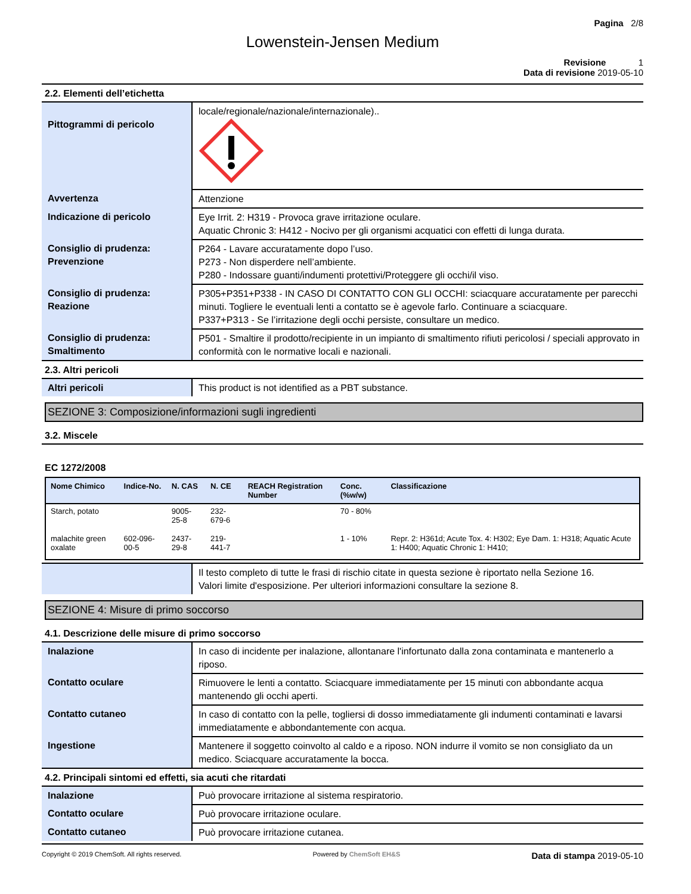Pagina 2/8
Lowenstein-Jensen Medium
Revisione 1
Data di revisione 2019-05-10
2.2. Elementi dell’etichetta
| Pittogrammi di pericolo | locale/regionale/nazionale/internazionale).. |
| Avvertenza | Attenzione |
| Indicazione di pericolo | Eye Irrit. 2: H319 - Provoca grave irritazione oculare. Aquatic Chronic 3: H412 - Nocivo per gli organismi acquatici con effetti di lunga durata. |
| Consiglio di prudenza: Prevenzione | P264 - Lavare accuratamente dopo l’uso. P273 - Non disperdere nell’ambiente. P280 - Indossare guanti/indumenti protettivi/Proteggere gli occhi/il viso. |
| Consiglio di prudenza: Reazione | P305+P351+P338 - IN CASO DI CONTATTO CON GLI OCCHI: sciacquare accuratamente per parecchi minuti. Togliere le eventuali lenti a contatto se è agevole farlo. Continuare a sciacquare. P337+P313 - Se l’irritazione degli occhi persiste, consultare un medico. |
| Consiglio di prudenza: Smaltimento | P501 - Smaltire il prodotto/recipiente in un impianto di smaltimento rifiuti pericolosi / speciali approvato in conformità con le normative locali e nazionali. |
2.3. Altri pericoli
| Altri pericoli | This product is not identified as a PBT substance. |
SEZIONE 3: Composizione/informazioni sugli ingredienti
3.2. Miscele
EC 1272/2008
| Nome Chimico | Indice-No. | N. CAS | N. CE | REACH Registration Number | Conc. (%w/w) | Classificazione |
| --- | --- | --- | --- | --- | --- | --- |
| Starch, potato | | 9005-25-8 | 232-679-6 | | 70 - 80% | |
| malachite green oxalate | 602-096-00-5 | 2437-29-8 | 219-441-7 | | 1 - 10% | Repr. 2: H361d; Acute Tox. 4: H302; Eye Dam. 1: H318; Aquatic Acute 1: H400; Aquatic Chronic 1: H410; |
| | Il testo completo di tutte le frasi di rischio citate in questa sezione è riportato nella Sezione 16. Valori limite d'esposizione. Per ulteriori informazioni consultare la sezione 8. |
SEZIONE 4: Misure di primo soccorso
4.1. Descrizione delle misure di primo soccorso
| Inalazione | In caso di incidente per inalazione, allontanare l'infortunato dalla zona contaminata e mantenerlo a riposo. |
| Contatto oculare | Rimuovere le lenti a contatto. Sciacquare immediatamente per 15 minuti con abbondante acqua mantenendo gli occhi aperti. |
| Contatto cutaneo | In caso di contatto con la pelle, togliersi di dosso immediatamente gli indumenti contaminati e lavarsi immediatamente e abbondantemente con acqua. |
| Ingestione | Mantenere il soggetto coinvolto al caldo e a riposo. NON indurre il vomito se non consigliato da un medico. Sciacquare accuratamente la bocca. |
4.2. Principali sintomi ed effetti, sia acuti che ritardati
| Inalazione | Può provocare irritazione al sistema respiratorio. |
| Contatto oculare | Può provocare irritazione oculare. |
| Contatto cutaneo | Può provocare irritazione cutanea. |
Copyright © 2019 ChemSoft. All rights reserved. Powered by ChemSoft EH&S Data di stampa 2019-05-10